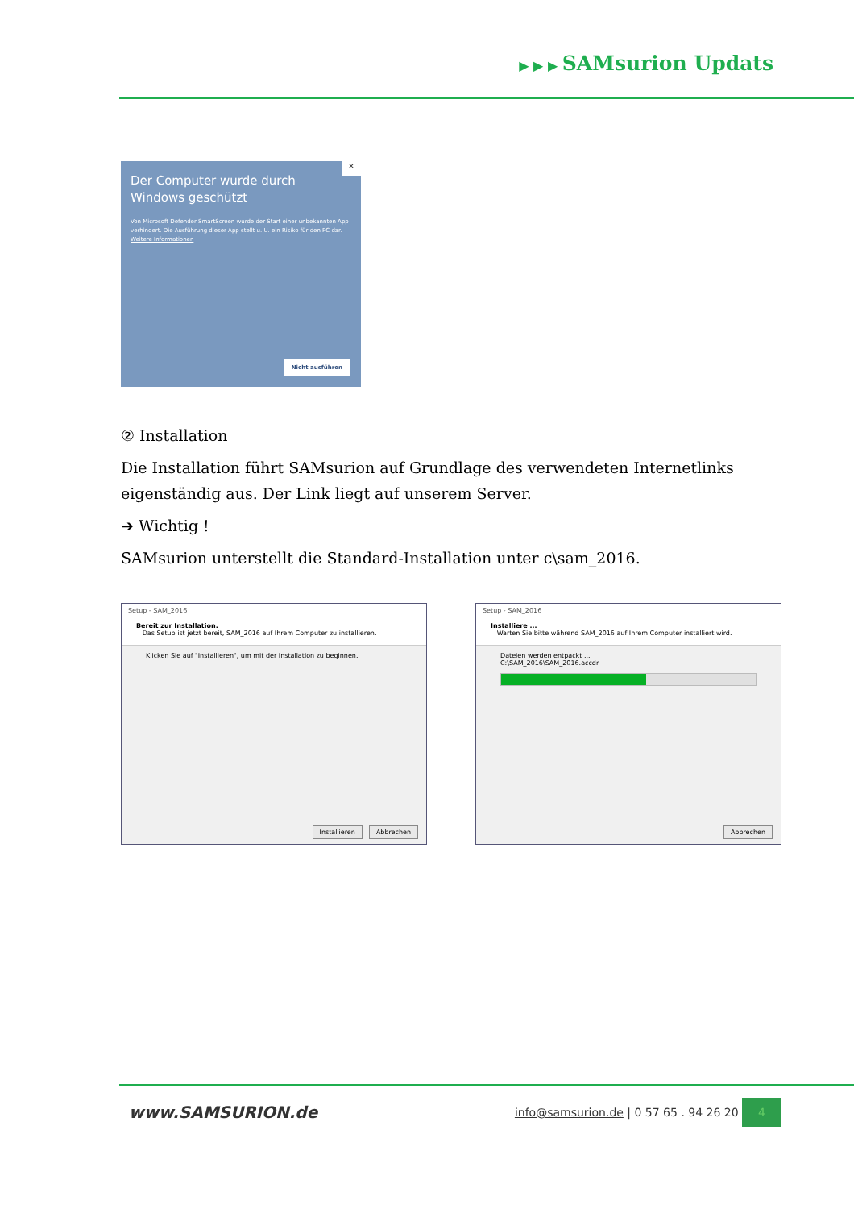▶ ▶ ▶ SAMsurion Updats
×
Der Computer wurde durch Windows geschützt
Von Microsoft Defender SmartScreen wurde der Start einer unbekannten App verhindert. Die Ausführung dieser App stellt u. U. ein Risiko für den PC dar.
Weitere Informationen
Nicht ausführen
② Installation
Die Installation führt SAMsurion auf Grundlage des verwendeten Internetlinks eigenständig aus. Der Link liegt auf unserem Server.
➔ Wichtig !
SAMsurion unterstellt die Standard-Installation unter c\sam_2016.
Setup - SAM_2016
Bereit zur Installation.
Das Setup ist jetzt bereit, SAM_2016 auf Ihrem Computer zu installieren.
Klicken Sie auf "Installieren", um mit der Installation zu beginnen.
Installieren Abbrechen
Setup - SAM_2016
Installiere ...
Warten Sie bitte während SAM_2016 auf Ihrem Computer installiert wird.
Dateien werden entpackt ...
C:\SAM_2016\SAM_2016.accdr
Abbrechen
www.SAMSURION.de info@samsurion.de | 0 57 65 . 94 26 20 4